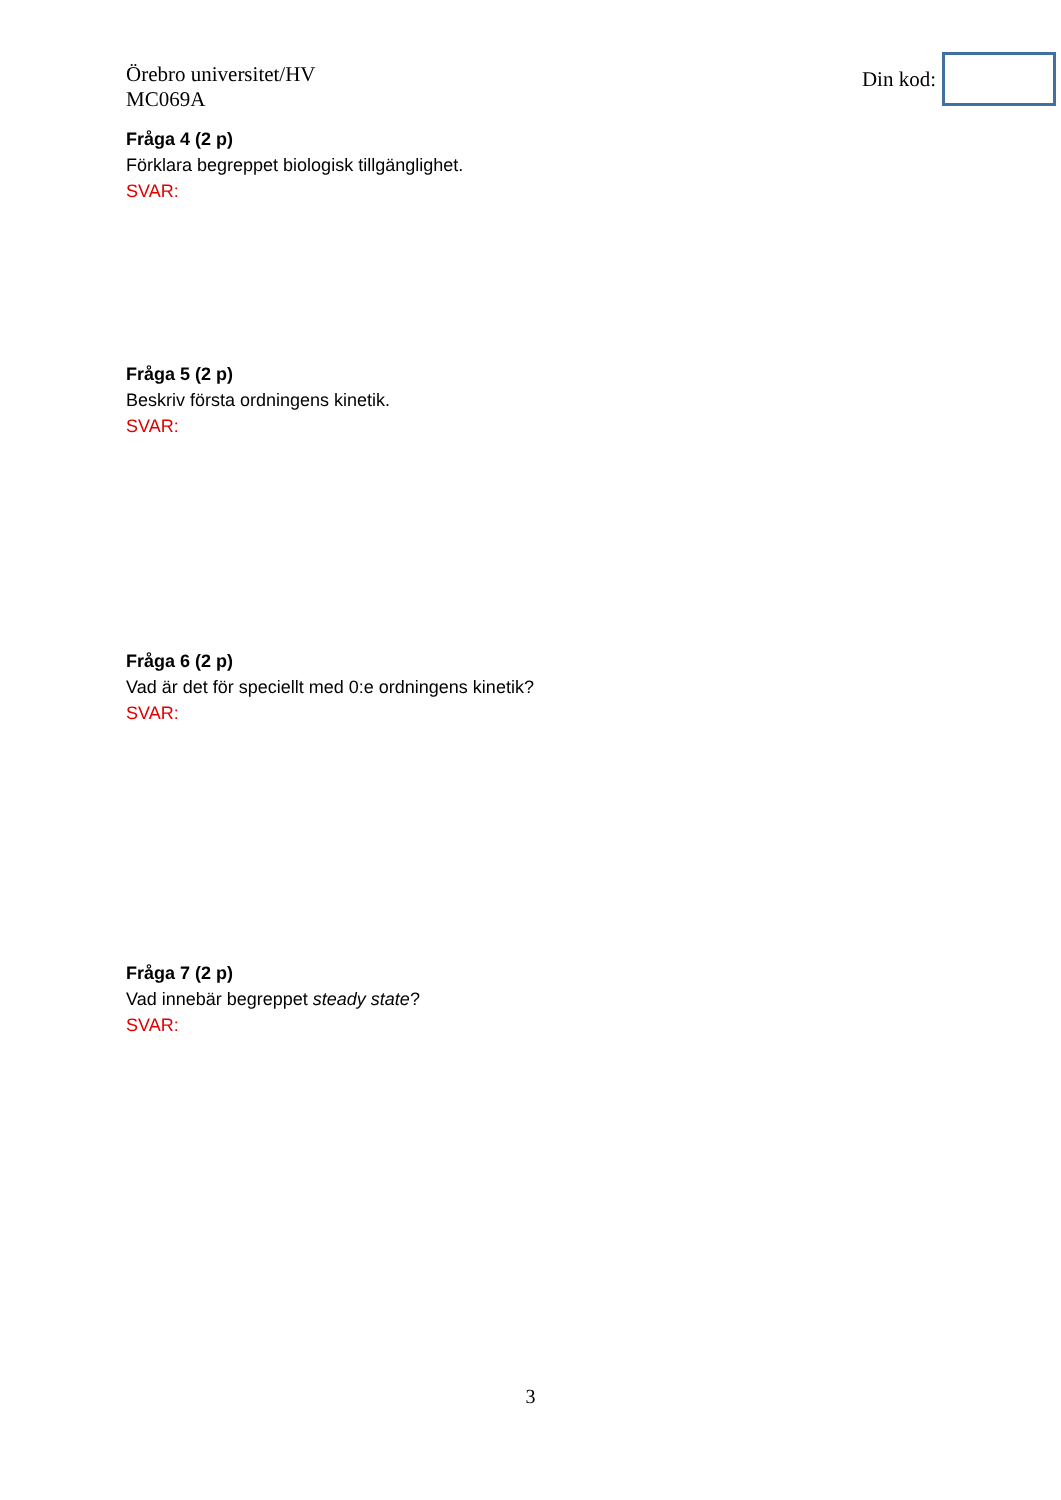Örebro universitet/HV
MC069A
Din kod:
Fråga 4 (2 p)
Förklara begreppet biologisk tillgänglighet.
SVAR:
Fråga 5 (2 p)
Beskriv första ordningens kinetik.
SVAR:
Fråga 6 (2 p)
Vad är det för speciellt med 0:e ordningens kinetik?
SVAR:
Fråga 7 (2 p)
Vad innebär begreppet steady state?
SVAR:
3